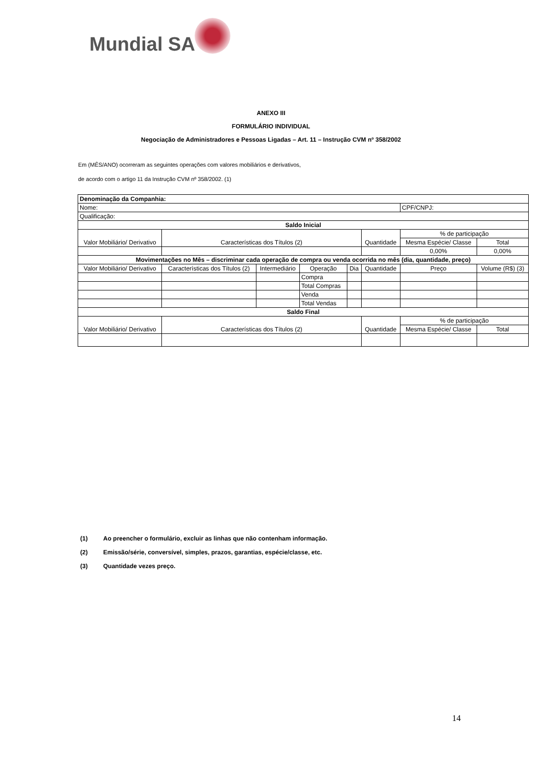Mundial SA
ANEXO III
FORMULÁRIO INDIVIDUAL
Negociação de Administradores e Pessoas Ligadas – Art. 11 – Instrução CVM nº 358/2002
Em (MÊS/ANO) ocorreram as seguintes operações com valores mobiliários e derivativos,
de acordo com o artigo 11 da Instrução CVM nº 358/2002. (1)
| Denominação da Companhia: | | | | | | | | |
| Nome: | | | | | | CPF/CNPJ: | | |
| Qualificação: | | | | | | | | |
| Saldo Inicial | | | | | | | | |
| Valor Mobiliário/ Derivativo | Características dos Títulos (2) | | | | Quantidade | % de participação | | |
| | | | | | | Mesma Espécie/ Classe | | Total |
| | | | | | | 0,00% | | 0,00% |
| Movimentações no Mês – discriminar cada operação de compra ou venda ocorrida no mês (dia, quantidade, preço) | | | | | | | | |
| Valor Mobiliário/ Derivativo | Características dos Títulos (2) | Intermediário | Operação | Dia | Quantidade | Preço | Volume (R$) (3) | |
| | | | Compra | | | | | |
| | | | Total Compras | | | | | |
| | | | Venda | | | | | |
| | | | Total Vendas | | | | | |
| Saldo Final | | | | | | | | |
| Valor Mobiliário/ Derivativo | Características dos Títulos (2) | | | | Quantidade | % de participação | | |
| | | | | | | Mesma Espécie/ Classe | | Total |
(1) Ao preencher o formulário, excluir as linhas que não contenham informação.
(2) Emissão/série, conversível, simples, prazos, garantias, espécie/classe, etc.
(3) Quantidade vezes preço.
14